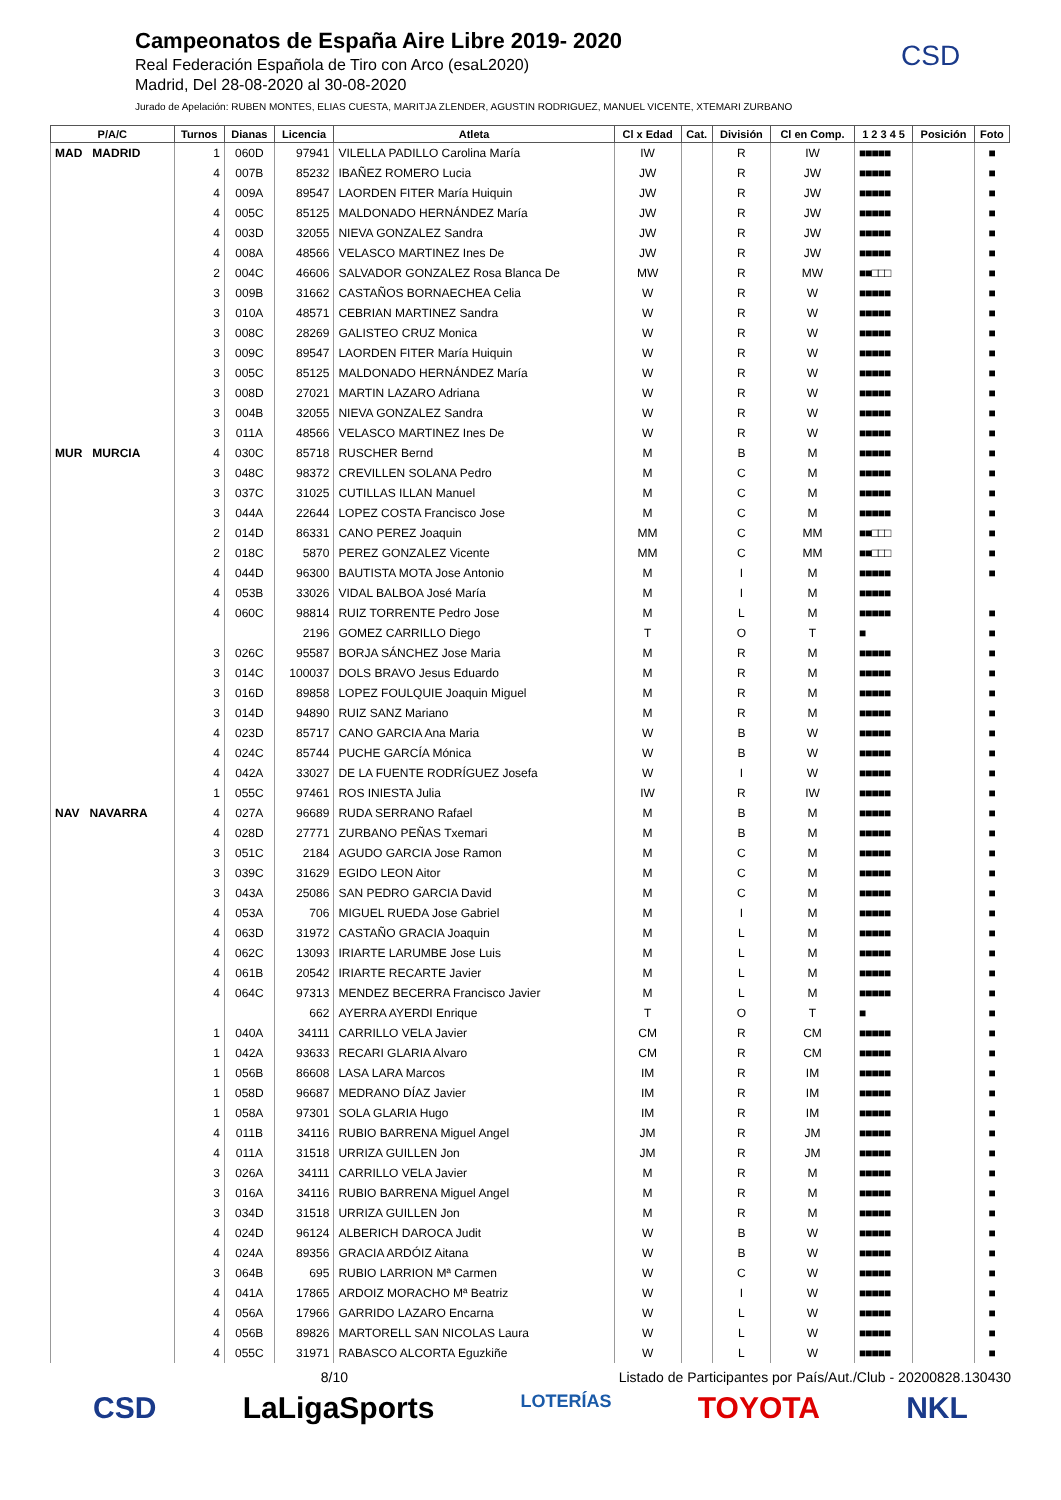Campeonatos de España Aire Libre 2019- 2020
Real Federación Española de Tiro con Arco (esaL2020)
Madrid, Del 28-08-2020 al 30-08-2020
Jurado de Apelación: RUBEN MONTES, ELIAS CUESTA, MARITJA ZLENDER, AGUSTIN RODRIGUEZ, MANUEL VICENTE, XTEMARI ZURBANO
CSD
| P/A/C | Turnos | Dianas | Licencia | Atleta | Cl x Edad | Cat. | División | Cl en Comp. | 1 2 3 4 5 | Posición | Foto |
| --- | --- | --- | --- | --- | --- | --- | --- | --- | --- | --- | --- |
| MAD MADRID | 1 | 060D | 97941 | VILELLA PADILLO Carolina María | IW | | R | IW | ■■■■■ | | ■ |
| | 4 | 007B | 85232 | IBAÑEZ ROMERO Lucia | JW | | R | JW | ■■■■■ | | ■ |
| | 4 | 009A | 89547 | LAORDEN FITER María Huiquin | JW | | R | JW | ■■■■■ | | ■ |
| | 4 | 005C | 85125 | MALDONADO HERNÁNDEZ María | JW | | R | JW | ■■■■■ | | ■ |
| | 4 | 003D | 32055 | NIEVA GONZALEZ Sandra | JW | | R | JW | ■■■■■ | | ■ |
| | 4 | 008A | 48566 | VELASCO MARTINEZ Ines De | JW | | R | JW | ■■■■■ | | ■ |
| | 2 | 004C | 46606 | SALVADOR GONZALEZ Rosa Blanca De | MW | | R | MW | ■■□□□ | | ■ |
| | 3 | 009B | 31662 | CASTAÑOS BORNAECHEA Celia | W | | R | W | ■■■■■ | | ■ |
| | 3 | 010A | 48571 | CEBRIAN MARTINEZ Sandra | W | | R | W | ■■■■■ | | ■ |
| | 3 | 008C | 28269 | GALISTEO CRUZ Monica | W | | R | W | ■■■■■ | | ■ |
| | 3 | 009C | 89547 | LAORDEN FITER María Huiquin | W | | R | W | ■■■■■ | | ■ |
| | 3 | 005C | 85125 | MALDONADO HERNÁNDEZ María | W | | R | W | ■■■■■ | | ■ |
| | 3 | 008D | 27021 | MARTIN LAZARO Adriana | W | | R | W | ■■■■■ | | ■ |
| | 3 | 004B | 32055 | NIEVA GONZALEZ Sandra | W | | R | W | ■■■■■ | | ■ |
| | 3 | 011A | 48566 | VELASCO MARTINEZ Ines De | W | | R | W | ■■■■■ | | ■ |
| MUR MURCIA | 4 | 030C | 85718 | RUSCHER Bernd | M | | B | M | ■■■■■ | | ■ |
| | 3 | 048C | 98372 | CREVILLEN SOLANA Pedro | M | | C | M | ■■■■■ | | ■ |
| | 3 | 037C | 31025 | CUTILLAS ILLAN Manuel | M | | C | M | ■■■■■ | | ■ |
| | 3 | 044A | 22644 | LOPEZ COSTA Francisco Jose | M | | C | M | ■■■■■ | | ■ |
| | 2 | 014D | 86331 | CANO PEREZ Joaquin | MM | | C | MM | ■■□□□ | | ■ |
| | 2 | 018C | 5870 | PEREZ GONZALEZ Vicente | MM | | C | MM | ■■□□□ | | ■ |
| | 4 | 044D | 96300 | BAUTISTA MOTA Jose Antonio | M | | I | M | ■■■■■ | | ■ |
| | 4 | 053B | 33026 | VIDAL BALBOA José María | M | | I | M | ■■■■■ | | |
| | 4 | 060C | 98814 | RUIZ TORRENTE Pedro Jose | M | | L | M | ■■■■■ | | ■ |
| | | | 2196 | GOMEZ CARRILLO Diego | T | | O | T | ■ | | ■ |
| | 3 | 026C | 95587 | BORJA SÁNCHEZ Jose Maria | M | | R | M | ■■■■■ | | ■ |
| | 3 | 014C | 100037 | DOLS BRAVO Jesus Eduardo | M | | R | M | ■■■■■ | | ■ |
| | 3 | 016D | 89858 | LOPEZ FOULQUIE Joaquin Miguel | M | | R | M | ■■■■■ | | ■ |
| | 3 | 014D | 94890 | RUIZ SANZ Mariano | M | | R | M | ■■■■■ | | ■ |
| | 4 | 023D | 85717 | CANO GARCIA Ana Maria | W | | B | W | ■■■■■ | | ■ |
| | 4 | 024C | 85744 | PUCHE GARCÍA Mónica | W | | B | W | ■■■■■ | | ■ |
| | 4 | 042A | 33027 | DE LA FUENTE RODRÍGUEZ Josefa | W | | I | W | ■■■■■ | | ■ |
| | 1 | 055C | 97461 | ROS INIESTA Julia | IW | | R | IW | ■■■■■ | | ■ |
| NAV NAVARRA | 4 | 027A | 96689 | RUDA SERRANO Rafael | M | | B | M | ■■■■■ | | ■ |
| | 4 | 028D | 27771 | ZURBANO PEÑAS Txemari | M | | B | M | ■■■■■ | | ■ |
| | 3 | 051C | 2184 | AGUDO GARCIA Jose Ramon | M | | C | M | ■■■■■ | | ■ |
| | 3 | 039C | 31629 | EGIDO LEON Aitor | M | | C | M | ■■■■■ | | ■ |
| | 3 | 043A | 25086 | SAN PEDRO GARCIA David | M | | C | M | ■■■■■ | | ■ |
| | 4 | 053A | 706 | MIGUEL RUEDA Jose Gabriel | M | | I | M | ■■■■■ | | ■ |
| | 4 | 063D | 31972 | CASTAÑO GRACIA Joaquin | M | | L | M | ■■■■■ | | ■ |
| | 4 | 062C | 13093 | IRIARTE LARUMBE Jose Luis | M | | L | M | ■■■■■ | | ■ |
| | 4 | 061B | 20542 | IRIARTE RECARTE Javier | M | | L | M | ■■■■■ | | ■ |
| | 4 | 064C | 97313 | MENDEZ BECERRA Francisco Javier | M | | L | M | ■■■■■ | | ■ |
| | | | 662 | AYERRA AYERDI Enrique | T | | O | T | ■ | | ■ |
| | 1 | 040A | 34111 | CARRILLO VELA Javier | CM | | R | CM | ■■■■■ | | ■ |
| | 1 | 042A | 93633 | RECARI GLARIA Alvaro | CM | | R | CM | ■■■■■ | | ■ |
| | 1 | 056B | 86608 | LASA LARA Marcos | IM | | R | IM | ■■■■■ | | ■ |
| | 1 | 058D | 96687 | MEDRANO DÍAZ Javier | IM | | R | IM | ■■■■■ | | ■ |
| | 1 | 058A | 97301 | SOLA GLARIA Hugo | IM | | R | IM | ■■■■■ | | ■ |
| | 4 | 011B | 34116 | RUBIO BARRENA Miguel Angel | JM | | R | JM | ■■■■■ | | ■ |
| | 4 | 011A | 31518 | URRIZA GUILLEN Jon | JM | | R | JM | ■■■■■ | | ■ |
| | 3 | 026A | 34111 | CARRILLO VELA Javier | M | | R | M | ■■■■■ | | ■ |
| | 3 | 016A | 34116 | RUBIO BARRENA Miguel Angel | M | | R | M | ■■■■■ | | ■ |
| | 3 | 034D | 31518 | URRIZA GUILLEN Jon | M | | R | M | ■■■■■ | | ■ |
| | 4 | 024D | 96124 | ALBERICH DAROCA Judit | W | | B | W | ■■■■■ | | ■ |
| | 4 | 024A | 89356 | GRACIA ARDÓIZ Aitana | W | | B | W | ■■■■■ | | ■ |
| | 3 | 064B | 695 | RUBIO LARRION Mª Carmen | W | | C | W | ■■■■■ | | ■ |
| | 4 | 041A | 17865 | ARDOIZ MORACHO Mª Beatriz | W | | I | W | ■■■■■ | | ■ |
| | 4 | 056A | 17966 | GARRIDO LAZARO Encarna | W | | L | W | ■■■■■ | | ■ |
| | 4 | 056B | 89826 | MARTORELL SAN NICOLAS Laura | W | | L | W | ■■■■■ | | ■ |
| | 4 | 055C | 31971 | RABASCO ALCORTA Eguzkiñe | W | | L | W | ■■■■■ | | ■ |
8/10 Listado de Participantes por País/Aut./Club - 20200828.130430
CSD LaLigaSports LOTERÍAS TOYOTA NKL